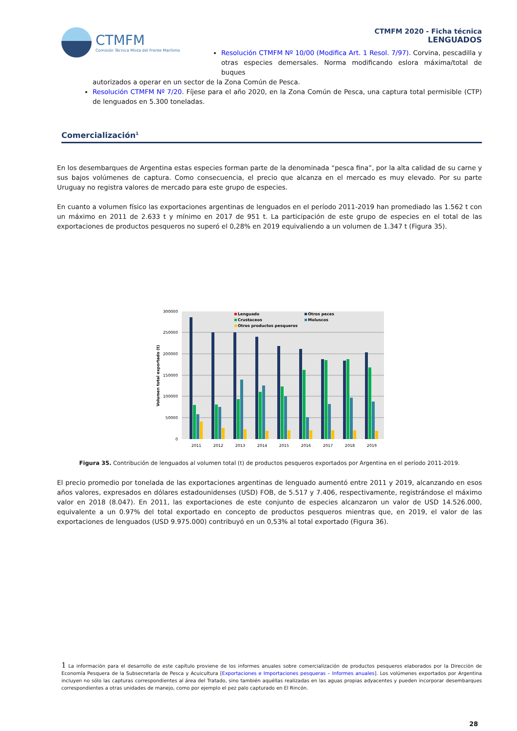CTMFM
Comisión Técnica Mixta del Frente Marítimo
CTMFM 2020 - Ficha técnica
LENGUADOS
Resolución CTMFM Nº 10/00 (Modifica Art. 1 Resol. 7/97). Corvina, pescadilla y otras especies demersales. Norma modificando eslora máxima/total de buques
autorizados a operar en un sector de la Zona Común de Pesca.
Resolución CTMFM Nº 7/20. Fíjese para el año 2020, en la Zona Común de Pesca, una captura total permisible (CTP) de lenguados en 5.300 toneladas.
Comercialización<sup>1</sup>
En los desembarques de Argentina estas especies forman parte de la denominada “pesca fina”, por la alta calidad de su carne y sus bajos volúmenes de captura. Como consecuencia, el precio que alcanza en el mercado es muy elevado. Por su parte Uruguay no registra valores de mercado para este grupo de especies.
En cuanto a volumen físico las exportaciones argentinas de lenguados en el período 2011-2019 han promediado las 1.562 t con un máximo en 2011 de 2.633 t y mínimo en 2017 de 951 t. La participación de este grupo de especies en el total de las exportaciones de productos pesqueros no superó el 0,28% en 2019 equivaliendo a un volumen de 1.347 t (Figura 35).
0
50000
100000
150000
200000
250000
300000
Volumen total exportado (t)
Lenguado
Otros peces
Crustaceos
Moluscos
Otros productos pesqueros
2011
2012
2013
2014
2015
2016
2017
2018
2019
Figura 35. Contribución de lenguados al volumen total (t) de productos pesqueros exportados por Argentina en el período 2011-2019.
El precio promedio por tonelada de las exportaciones argentinas de lenguado aumentó entre 2011 y 2019, alcanzando en esos años valores, expresados en dólares estadounidenses (USD) FOB, de 5.517 y 7.406, respectivamente, registrándose el máximo valor en 2018 (8.047). En 2011, las exportaciones de este conjunto de especies alcanzaron un valor de USD 14.526.000, equivalente a un 0.97% del total exportado en concepto de productos pesqueros mientras que, en 2019, el valor de las exportaciones de lenguados (USD 9.975.000) contribuyó en un 0,53% al total exportado (Figura 36).
1 La información para el desarrollo de este capítulo proviene de los informes anuales sobre comercialización de productos pesqueros elaborados por la Dirección de Economía Pesquera de la Subsecretaría de Pesca y Acuicultura [Exportaciones e Importaciones pesqueras – Informes anuales]. Los volúmenes exportados por Argentina incluyen no sólo las capturas correspondientes al área del Tratado, sino también aquéllas realizadas en las aguas propias adyacentes y pueden incorporar desembarques correspondientes a otras unidades de manejo, como por ejemplo el pez palo capturado en El Rincón.
28